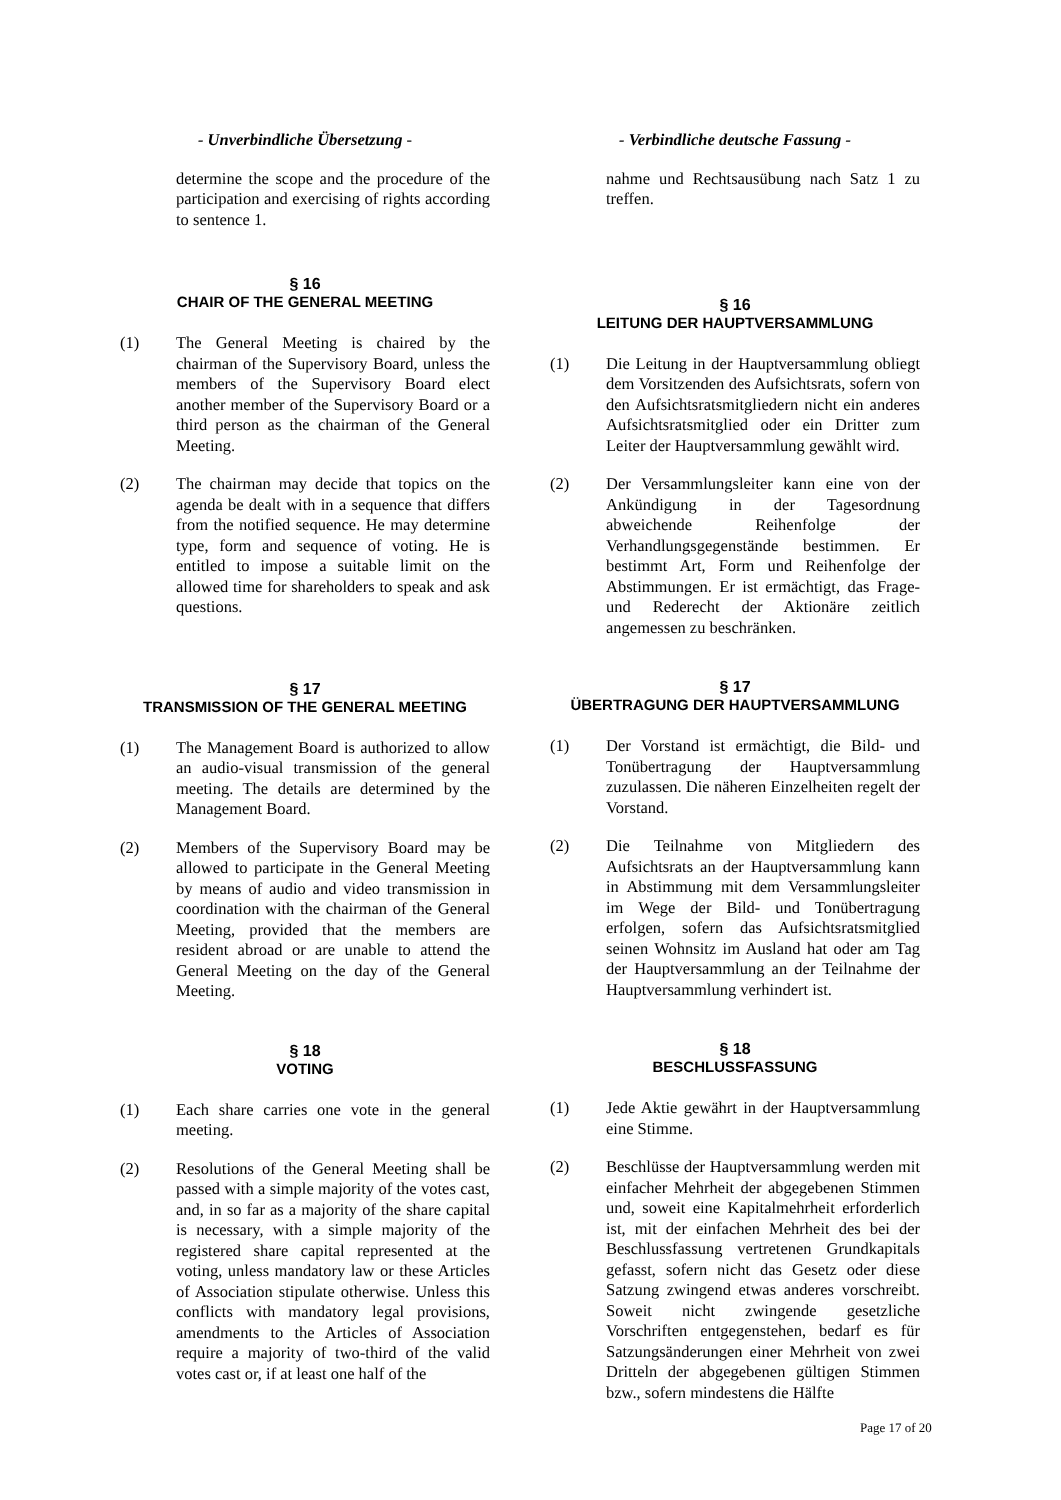- Unverbindliche Übersetzung -
determine the scope and the procedure of the participation and exercising of rights according to sentence 1.
§ 16
CHAIR OF THE GENERAL MEETING
(1) The General Meeting is chaired by the chairman of the Supervisory Board, unless the members of the Supervisory Board elect another member of the Supervisory Board or a third person as the chairman of the General Meeting.
(2) The chairman may decide that topics on the agenda be dealt with in a sequence that differs from the notified sequence. He may determine type, form and sequence of voting. He is entitled to impose a suitable limit on the allowed time for shareholders to speak and ask questions.
§ 17
TRANSMISSION OF THE GENERAL MEETING
(1) The Management Board is authorized to allow an audio-visual transmission of the general meeting. The details are determined by the Management Board.
(2) Members of the Supervisory Board may be allowed to participate in the General Meeting by means of audio and video transmission in coordination with the chairman of the General Meeting, provided that the members are resident abroad or are unable to attend the General Meeting on the day of the General Meeting.
§ 18
VOTING
(1) Each share carries one vote in the general meeting.
(2) Resolutions of the General Meeting shall be passed with a simple majority of the votes cast, and, in so far as a majority of the share capital is necessary, with a simple majority of the registered share capital represented at the voting, unless mandatory law or these Articles of Association stipulate otherwise. Unless this conflicts with mandatory legal provisions, amendments to the Articles of Association require a majority of two-third of the valid votes cast or, if at least one half of the
- Verbindliche deutsche Fassung -
nahme und Rechtsausübung nach Satz 1 zu treffen.
§ 16
LEITUNG DER HAUPTVERSAMMLUNG
(1) Die Leitung in der Hauptversammlung obliegt dem Vorsitzenden des Aufsichtsrats, sofern von den Aufsichtsratsmitgliedern nicht ein anderes Aufsichtsratsmitglied oder ein Dritter zum Leiter der Hauptversammlung gewählt wird.
(2) Der Versammlungsleiter kann eine von der Ankündigung in der Tagesordnung abweichende Reihenfolge der Verhandlungsgegenstände bestimmen. Er bestimmt Art, Form und Reihenfolge der Abstimmungen. Er ist ermächtigt, das Frage- und Rederecht der Aktionäre zeitlich angemessen zu beschränken.
§ 17
ÜBERTRAGUNG DER HAUPTVERSAMMLUNG
(1) Der Vorstand ist ermächtigt, die Bild- und Tonübertragung der Hauptversammlung zuzulassen. Die näheren Einzelheiten regelt der Vorstand.
(2) Die Teilnahme von Mitgliedern des Aufsichtsrats an der Hauptversammlung kann in Abstimmung mit dem Versammlungsleiter im Wege der Bild- und Tonübertragung erfolgen, sofern das Aufsichtsratsmitglied seinen Wohnsitz im Ausland hat oder am Tag der Hauptversammlung an der Teilnahme der Hauptversammlung verhindert ist.
§ 18
BESCHLUSSFASSUNG
(1) Jede Aktie gewährt in der Hauptversammlung eine Stimme.
(2) Beschlüsse der Hauptversammlung werden mit einfacher Mehrheit der abgegebenen Stimmen und, soweit eine Kapitalmehrheit erforderlich ist, mit der einfachen Mehrheit des bei der Beschlussfassung vertretenen Grundkapitals gefasst, sofern nicht das Gesetz oder diese Satzung zwingend etwas anderes vorschreibt. Soweit nicht zwingende gesetzliche Vorschriften entgegenstehen, bedarf es für Satzungsänderungen einer Mehrheit von zwei Dritteln der abgegebenen gültigen Stimmen bzw., sofern mindestens die Hälfte
Page 17 of 20